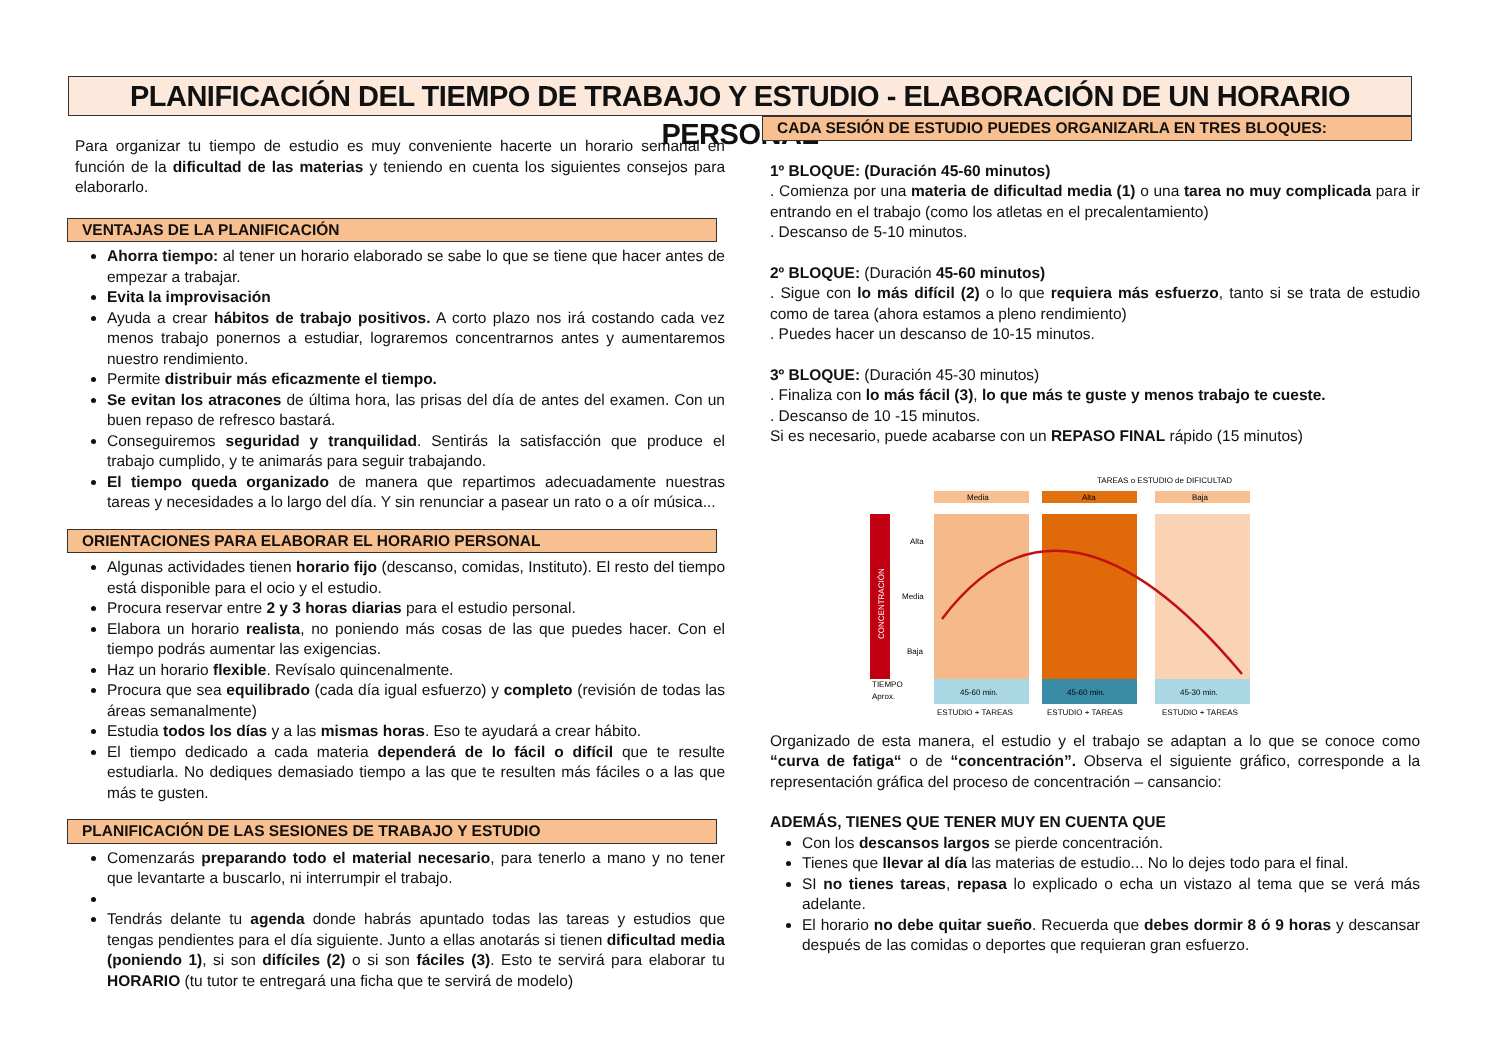PLANIFICACIÓN DEL TIEMPO DE TRABAJO Y ESTUDIO - ELABORACIÓN DE UN HORARIO PERSONAL
Para organizar tu tiempo de estudio es muy conveniente hacerte un horario semanal en función de la dificultad de las materias y teniendo en cuenta los siguientes consejos para elaborarlo.
VENTAJAS DE LA PLANIFICACIÓN
Ahorra tiempo: al tener un horario elaborado se sabe lo que se tiene que hacer antes de empezar a trabajar.
Evita la improvisación
Ayuda a crear hábitos de trabajo positivos. A corto plazo nos irá costando cada vez menos trabajo ponernos a estudiar, lograremos concentrarnos antes y aumentaremos nuestro rendimiento.
Permite distribuir más eficazmente el tiempo.
Se evitan los atracones de última hora, las prisas del día de antes del examen. Con un buen repaso de refresco bastará.
Conseguiremos seguridad y tranquilidad. Sentirás la satisfacción que produce el trabajo cumplido, y te animarás para seguir trabajando.
El tiempo queda organizado de manera que repartimos adecuadamente nuestras tareas y necesidades a lo largo del día. Y sin renunciar a pasear un rato o a oír música...
ORIENTACIONES PARA ELABORAR EL HORARIO PERSONAL
Algunas actividades tienen horario fijo (descanso, comidas, Instituto). El resto del tiempo está disponible para el ocio y el estudio.
Procura reservar entre 2 y 3 horas diarias para el estudio personal.
Elabora un horario realista, no poniendo más cosas de las que puedes hacer. Con el tiempo podrás aumentar las exigencias.
Haz un horario flexible. Revísalo quincenalmente.
Procura que sea equilibrado (cada día igual esfuerzo) y completo (revisión de todas las áreas semanalmente)
Estudia todos los días y a las mismas horas. Eso te ayudará a crear hábito.
El tiempo dedicado a cada materia dependerá de lo fácil o difícil que te resulte estudiarla. No dediques demasiado tiempo a las que te resulten más fáciles o a las que más te gusten.
PLANIFICACIÓN DE LAS SESIONES DE TRABAJO Y ESTUDIO
Comenzarás preparando todo el material necesario, para tenerlo a mano y no tener que levantarte a buscarlo, ni interrumpir el trabajo.
Tendrás delante tu agenda donde habrás apuntado todas las tareas y estudios que tengas pendientes para el día siguiente. Junto a ellas anotarás si tienen dificultad media (poniendo 1), si son difíciles (2) o si son fáciles (3). Esto te servirá para elaborar tu HORARIO (tu tutor te entregará una ficha que te servirá de modelo)
CADA SESIÓN DE ESTUDIO PUEDES ORGANIZARLA EN TRES BLOQUES:
1º BLOQUE: (Duración 45-60 minutos)
. Comienza por una materia de dificultad media (1) o una tarea no muy complicada para ir entrando en el trabajo (como los atletas en el precalentamiento)
. Descanso de 5-10 minutos.
2º BLOQUE: (Duración 45-60 minutos)
. Sigue con lo más difícil (2) o lo que requiera más esfuerzo, tanto si se trata de estudio como de tarea (ahora estamos a pleno rendimiento)
. Puedes hacer un descanso de 10-15 minutos.
3º BLOQUE: (Duración 45-30 minutos)
. Finaliza con lo más fácil (3), lo que más te guste y menos trabajo te cueste.
. Descanso de 10 -15 minutos.
Si es necesario, puede acabarse con un REPASO FINAL rápido (15 minutos)
Media
Alta
Baja
TAREAS o ESTUDIO de DIFICULTAD
CONCENTRACIÓN
45-60 min.
45-60 min.
45-30 min.
Alta
Media
Baja
TIEMPO
Aprox.
ESTUDIO + TAREAS
ESTUDIO + TAREAS
ESTUDIO + TAREAS
Organizado de esta manera, el estudio y el trabajo se adaptan a lo que se conoce como “curva de fatiga“ o de “concentración”. Observa el siguiente gráfico, corresponde a la representación gráfica del proceso de concentración – cansancio:
ADEMÁS, TIENES QUE TENER MUY EN CUENTA QUE
Con los descansos largos se pierde concentración.
Tienes que llevar al día las materias de estudio... No lo dejes todo para el final.
SI no tienes tareas, repasa lo explicado o echa un vistazo al tema que se verá más adelante.
El horario no debe quitar sueño. Recuerda que debes dormir 8 ó 9 horas y descansar después de las comidas o deportes que requieran gran esfuerzo.